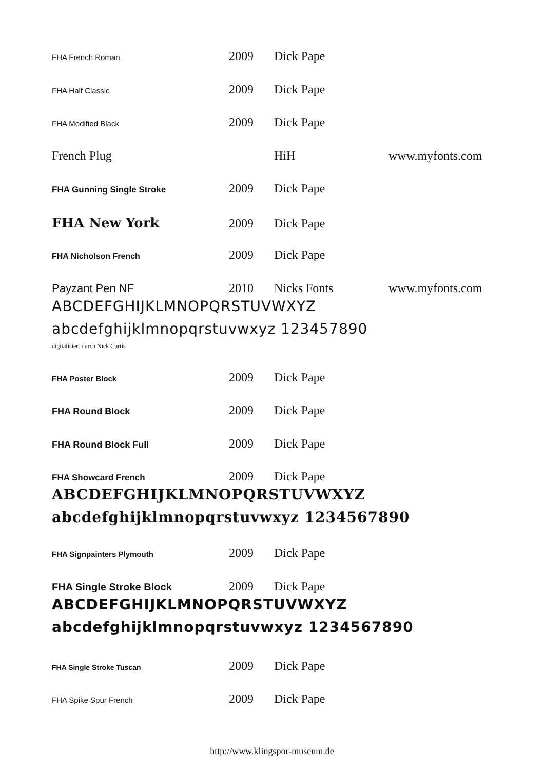FHA French Roman 2009 Dick Pape
FHA Half Classic 2009 Dick Pape
FHA Modified Black 2009 Dick Pape
French Plug HiH www.myfonts.com
FHA Gunning Single Stroke 2009 Dick Pape
FHA New York 2009 Dick Pape
FHA Nicholson French 2009 Dick Pape
Payzant Pen NF 2010 Nicks Fonts www.myfonts.com
ABCDEFGHIJKLMNOPQRSTUVWXYZ
abcdefghijklmnopqrstuvwxyz 123457890
digitalisiert durch Nick Curtis
FHA Poster Block 2009 Dick Pape
FHA Round Block 2009 Dick Pape
FHA Round Block Full 2009 Dick Pape
FHA Showcard French 2009 Dick Pape
ABCDEFGHIJKLMNOPQRSTUVWXYZ
abcdefghijklmnopqrstuvwxyz 1234567890
FHA Signpainters Plymouth 2009 Dick Pape
FHA Single Stroke Block 2009 Dick Pape
ABCDEFGHIJKLMNOPQRSTUVWXYZ
abcdefghijklmnopqrstuvwxyz 1234567890
FHA Single Stroke Tuscan 2009 Dick Pape
FHA Spike Spur French 2009 Dick Pape
http://www.klingspor-museum.de